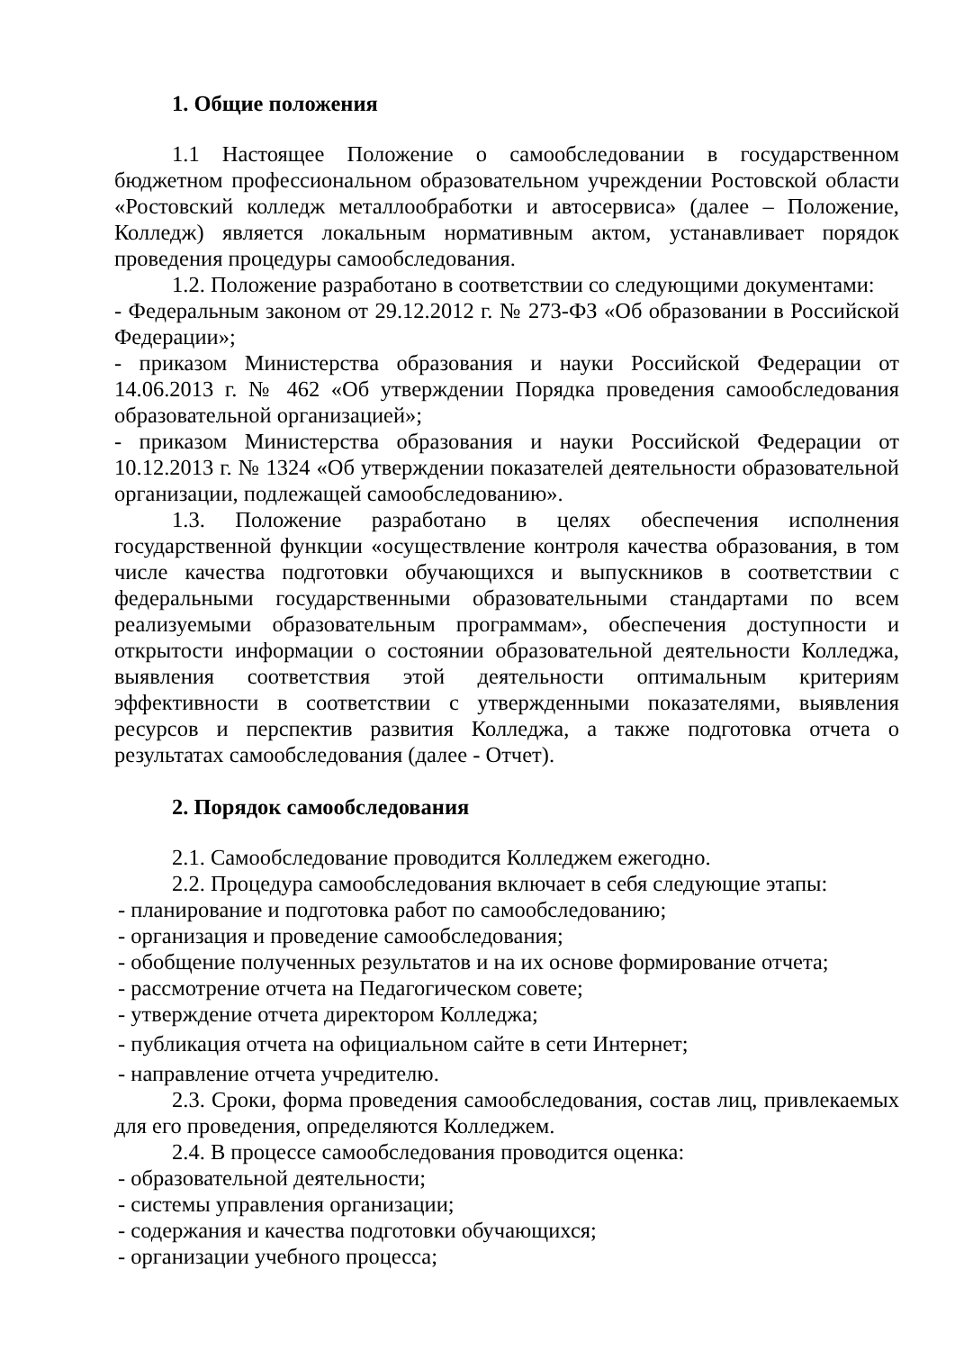1. Общие положения
1.1 Настоящее Положение о самообследовании в государственном бюджетном профессиональном образовательном учреждении Ростовской области «Ростовский колледж металлообработки и автосервиса» (далее – Положение, Колледж) является локальным нормативным актом, устанавливает порядок проведения процедуры самообследования.
1.2. Положение разработано в соответствии со следующими документами:
- Федеральным законом от 29.12.2012 г. № 273-ФЗ «Об образовании в Российской Федерации»;
- приказом Министерства образования и науки Российской Федерации от 14.06.2013 г. № 462 «Об утверждении Порядка проведения самообследования образовательной организацией»;
- приказом Министерства образования и науки Российской Федерации от 10.12.2013 г. № 1324 «Об утверждении показателей деятельности образовательной организации, подлежащей самообследованию».
1.3. Положение разработано в целях обеспечения исполнения государственной функции «осуществление контроля качества образования, в том числе качества подготовки обучающихся и выпускников в соответствии с федеральными государственными образовательными стандартами по всем реализуемыми образовательным программам», обеспечения доступности и открытости информации о состоянии образовательной деятельности Колледжа, выявления соответствия этой деятельности оптимальным критериям эффективности в соответствии с утвержденными показателями, выявления ресурсов и перспектив развития Колледжа, а также подготовка отчета о результатах самообследования (далее - Отчет).
2. Порядок самообследования
2.1. Самообследование проводится Колледжем ежегодно.
2.2. Процедура самообследования включает в себя следующие этапы:
- планирование и подготовка работ по самообследованию;
- организация и проведение самообследования;
- обобщение полученных результатов и на их основе формирование отчета;
- рассмотрение отчета на Педагогическом совете;
- утверждение отчета директором Колледжа;
- публикация отчета на официальном сайте в сети Интернет;
- направление отчета учредителю.
2.3. Сроки, форма проведения самообследования, состав лиц, привлекаемых для его проведения, определяются Колледжем.
2.4. В процессе самообследования проводится оценка:
- образовательной деятельности;
- системы управления организации;
- содержания и качества подготовки обучающихся;
- организации учебного процесса;